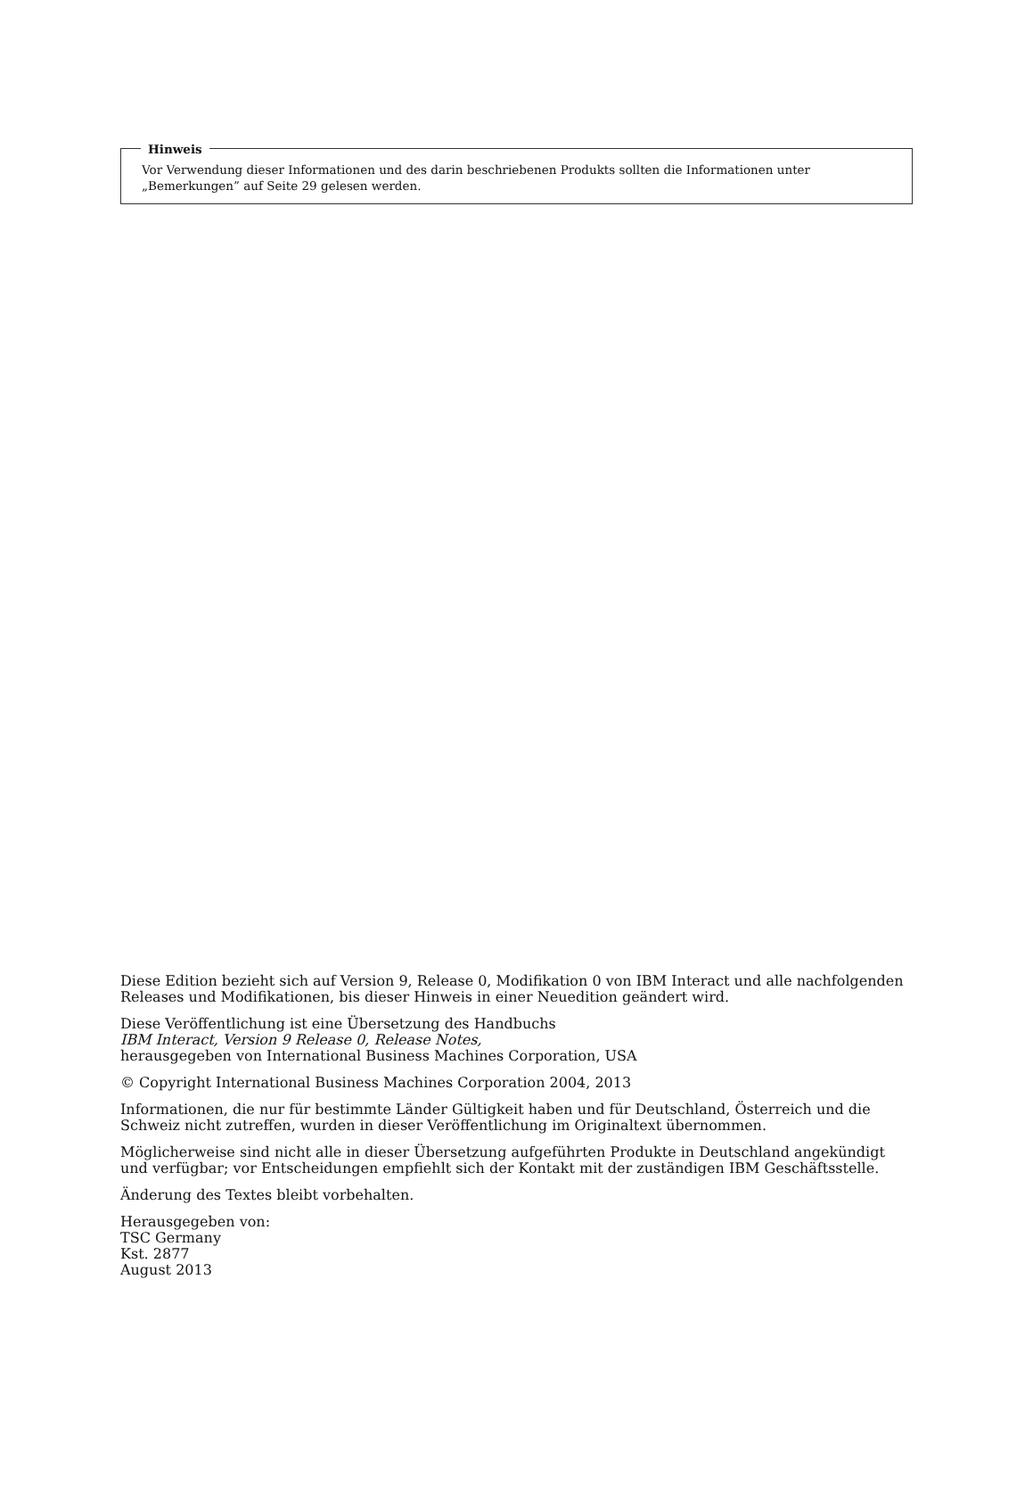Hinweis
Vor Verwendung dieser Informationen und des darin beschriebenen Produkts sollten die Informationen unter
„Bemerkungen” auf Seite 29 gelesen werden.
Diese Edition bezieht sich auf Version 9, Release 0, Modifikation 0 von IBM Interact und alle nachfolgenden Releases und Modifikationen, bis dieser Hinweis in einer Neuedition geändert wird.
Diese Veröffentlichung ist eine Übersetzung des Handbuchs
IBM Interact, Version 9 Release 0, Release Notes,
herausgegeben von International Business Machines Corporation, USA
© Copyright International Business Machines Corporation 2004, 2013
Informationen, die nur für bestimmte Länder Gültigkeit haben und für Deutschland, Österreich und die Schweiz nicht zutreffen, wurden in dieser Veröffentlichung im Originaltext übernommen.
Möglicherweise sind nicht alle in dieser Übersetzung aufgeführten Produkte in Deutschland angekündigt und verfügbar; vor Entscheidungen empfiehlt sich der Kontakt mit der zuständigen IBM Geschäftsstelle.
Änderung des Textes bleibt vorbehalten.
Herausgegeben von:
TSC Germany
Kst. 2877
August 2013